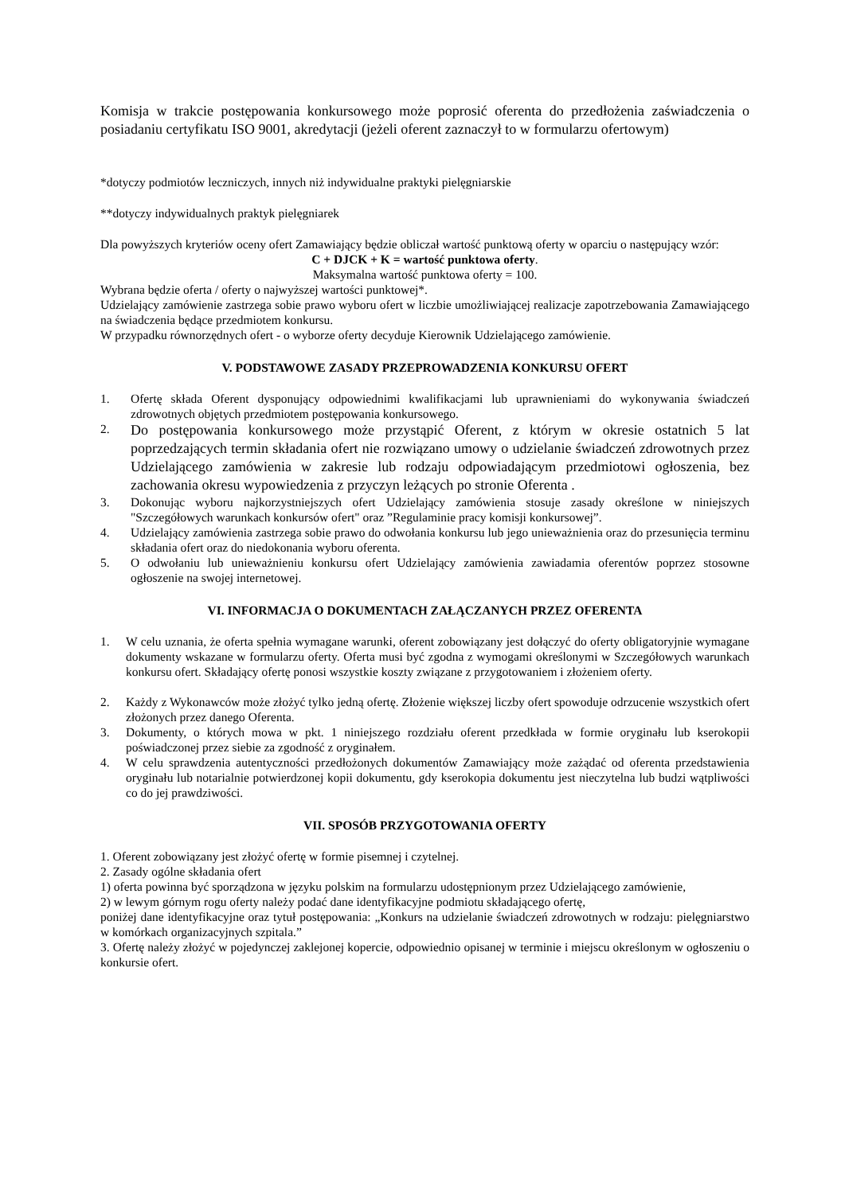Komisja w trakcie postępowania konkursowego może poprosić oferenta do przedłożenia zaświadczenia o posiadaniu certyfikatu ISO 9001, akredytacji (jeżeli oferent zaznaczył to w formularzu ofertowym)
*dotyczy podmiotów leczniczych, innych niż indywidualne praktyki pielęgniarskie
**dotyczy indywidualnych praktyk pielęgniarek
Dla powyższych kryteriów oceny ofert Zamawiający będzie obliczał wartość punktową oferty w oparciu o następujący wzór:
C + DJCK + K = wartość punktowa oferty.
Maksymalna wartość punktowa oferty = 100.
Wybrana będzie oferta / oferty o najwyższej wartości punktowej*.
Udzielający zamówienie zastrzega sobie prawo wyboru ofert w liczbie umożliwiającej realizacje zapotrzebowania Zamawiającego na świadczenia będące przedmiotem konkursu.
W przypadku równorzędnych ofert - o wyborze oferty decyduje Kierownik Udzielającego zamówienie.
V. PODSTAWOWE ZASADY PRZEPROWADZENIA KONKURSU OFERT
1. Ofertę składa Oferent dysponujący odpowiednimi kwalifikacjami lub uprawnieniami do wykonywania świadczeń zdrowotnych objętych przedmiotem postępowania konkursowego.
2. Do postępowania konkursowego może przystąpić Oferent, z którym w okresie ostatnich 5 lat poprzedzających termin składania ofert nie rozwiązano umowy o udzielanie świadczeń zdrowotnych przez Udzielającego zamówienia w zakresie lub rodzaju odpowiadającym przedmiotowi ogłoszenia, bez zachowania okresu wypowiedzenia z przyczyn leżących po stronie Oferenta .
3. Dokonując wyboru najkorzystniejszych ofert Udzielający zamówienia stosuje zasady określone w niniejszych "Szczegółowych warunkach konkursów ofert" oraz ”Regulaminie pracy komisji konkursowej”.
4. Udzielający zamówienia zastrzega sobie prawo do odwołania konkursu lub jego unieważnienia oraz do przesunięcia terminu składania ofert oraz do niedokonania wyboru oferenta.
5. O odwołaniu lub unieważnieniu konkursu ofert Udzielający zamówienia zawiadamia oferentów poprzez stosowne ogłoszenie na swojej internetowej.
VI. INFORMACJA O DOKUMENTACH ZAŁĄCZANYCH PRZEZ OFERENTA
1. W celu uznania, że oferta spełnia wymagane warunki, oferent zobowiązany jest dołączyć do oferty obligatoryjnie wymagane dokumenty wskazane w formularzu oferty. Oferta musi być zgodna z wymogami określonymi w Szczegółowych warunkach konkursu ofert. Składający ofertę ponosi wszystkie koszty związane z przygotowaniem i złożeniem oferty.
2. Każdy z Wykonawców może złożyć tylko jedną ofertę. Złożenie większej liczby ofert spowoduje odrzucenie wszystkich ofert złożonych przez danego Oferenta.
3. Dokumenty, o których mowa w pkt. 1 niniejszego rozdziału oferent przedkłada w formie oryginału lub kserokopii poświadczonej przez siebie za zgodność z oryginałem.
4. W celu sprawdzenia autentyczności przedłożonych dokumentów Zamawiający może zażądać od oferenta przedstawienia oryginału lub notarialnie potwierdzonej kopii dokumentu, gdy kserokopia dokumentu jest nieczytelna lub budzi wątpliwości co do jej prawdziwości.
VII. SPOSÓB PRZYGOTOWANIA OFERTY
1. Oferent zobowiązany jest złożyć ofertę w formie pisemnej i czytelnej.
2. Zasady ogólne składania ofert
1) oferta powinna być sporządzona w języku polskim na formularzu udostępnionym przez Udzielającego zamówienie,
2) w lewym górnym rogu oferty należy podać dane identyfikacyjne podmiotu składającego ofertę,
poniżej dane identyfikacyjne oraz tytuł postępowania: „Konkurs na udzielanie świadczeń zdrowotnych w rodzaju: pielęgniarstwo w komórkach organizacyjnych szpitala.”
3. Ofertę należy złożyć w pojedynczej zaklejonej kopercie, odpowiednio opisanej w terminie i miejscu określonym w ogłoszeniu o konkursie ofert.